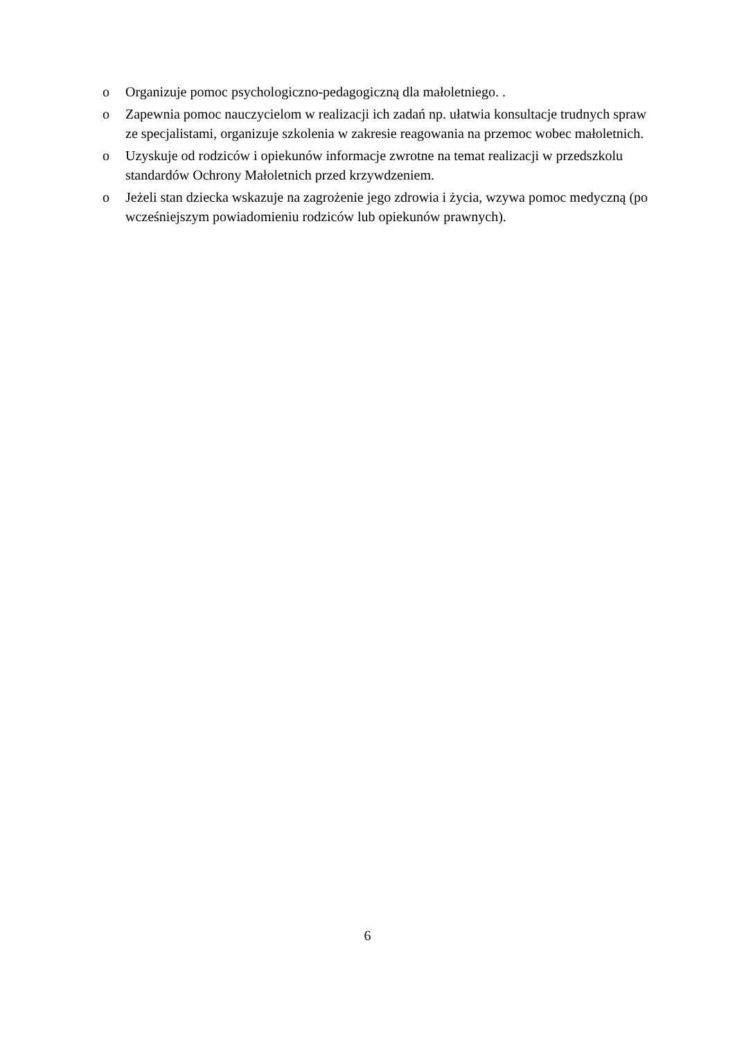o Organizuje pomoc psychologiczno-pedagogiczną dla małoletniego. .
o Zapewnia pomoc nauczycielom w realizacji ich zadań np. ułatwia konsultacje trudnych spraw ze specjalistami, organizuje szkolenia w zakresie reagowania na przemoc wobec małoletnich.
o Uzyskuje od rodziców i opiekunów informacje zwrotne na temat realizacji w przedszkolu standardów Ochrony Małoletnich przed krzywdzeniem.
o Jeżeli stan dziecka wskazuje na zagrożenie jego zdrowia i życia, wzywa pomoc medyczną (po wcześniejszym powiadomieniu rodziców lub opiekunów prawnych).
6